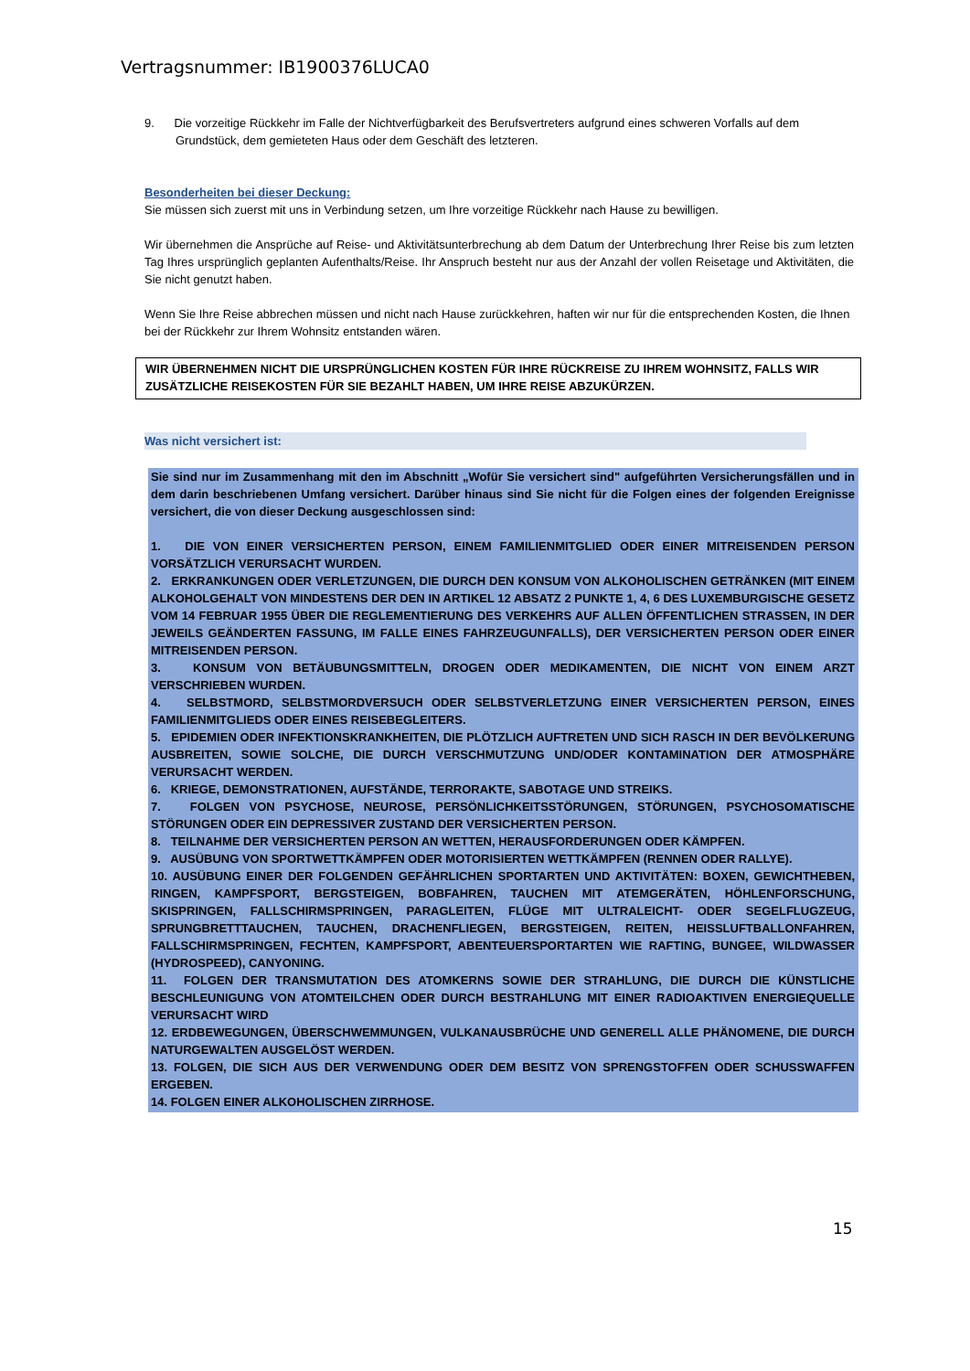Vertragsnummer: IB1900376LUCA0
9. Die vorzeitige Rückkehr im Falle der Nichtverfügbarkeit des Berufsvertreters aufgrund eines schweren Vorfalls auf dem Grundstück, dem gemieteten Haus oder dem Geschäft des letzteren.
Besonderheiten bei dieser Deckung:
Sie müssen sich zuerst mit uns in Verbindung setzen, um Ihre vorzeitige Rückkehr nach Hause zu bewilligen.
Wir übernehmen die Ansprüche auf Reise- und Aktivitätsunterbrechung ab dem Datum der Unterbrechung Ihrer Reise bis zum letzten Tag Ihres ursprünglich geplanten Aufenthalts/Reise. Ihr Anspruch besteht nur aus der Anzahl der vollen Reisetage und Aktivitäten, die Sie nicht genutzt haben.
Wenn Sie Ihre Reise abbrechen müssen und nicht nach Hause zurückkehren, haften wir nur für die entsprechenden Kosten, die Ihnen bei der Rückkehr zur Ihrem Wohnsitz entstanden wären.
WIR ÜBERNEHMEN NICHT DIE URSPRÜNGLICHEN KOSTEN FÜR IHRE RÜCKREISE ZU IHREM WOHNSITZ, FALLS WIR ZUSÄTZLICHE REISEKOSTEN FÜR SIE BEZAHLT HABEN, UM IHRE REISE ABZUKÜRZEN.
Was nicht versichert ist:
Sie sind nur im Zusammenhang mit den im Abschnitt „Wofür Sie versichert sind" aufgeführten Versicherungsfällen und in dem darin beschriebenen Umfang versichert. Darüber hinaus sind Sie nicht für die Folgen eines der folgenden Ereignisse versichert, die von dieser Deckung ausgeschlossen sind:
1. DIE VON EINER VERSICHERTEN PERSON, EINEM FAMILIENMITGLIED ODER EINER MITREISENDEN PERSON VORSÄTZLICH VERURSACHT WURDEN.
2. ERKRANKUNGEN ODER VERLETZUNGEN, DIE DURCH DEN KONSUM VON ALKOHOLISCHEN GETRÄNKEN (MIT EINEM ALKOHOLGEHALT VON MINDESTENS DER DEN IN ARTIKEL 12 ABSATZ 2 PUNKTE 1, 4, 6 DES LUXEMBURGISCHE GESETZ VOM 14 FEBRUAR 1955 ÜBER DIE REGLEMENTIERUNG DES VERKEHRS AUF ALLEN ÖFFENTLICHEN STRASSEN, IN DER JEWEILS GEÄNDERTEN FASSUNG, IM FALLE EINES FAHRZEUGUNFALLS), DER VERSICHERTEN PERSON ODER EINER MITREISENDEN PERSON.
3. KONSUM VON BETÄUBUNGSMITTELN, DROGEN ODER MEDIKAMENTEN, DIE NICHT VON EINEM ARZT VERSCHRIEBEN WURDEN.
4. SELBSTMORD, SELBSTMORDVERSUCH ODER SELBSTVERLETZUNG EINER VERSICHERTEN PERSON, EINES FAMILIENMITGLIEDS ODER EINES REISEBEGLEITERS.
5. EPIDEMIEN ODER INFEKTIONSKRANKHEITEN, DIE PLÖTZLICH AUFTRETEN UND SICH RASCH IN DER BEVÖLKERUNG AUSBREITEN, SOWIE SOLCHE, DIE DURCH VERSCHMUTZUNG UND/ODER KONTAMINATION DER ATMOSPHÄRE VERURSACHT WERDEN.
6. KRIEGE, DEMONSTRATIONEN, AUFSTÄNDE, TERRORAKTE, SABOTAGE UND STREIKS.
7. FOLGEN VON PSYCHOSE, NEUROSE, PERSÖNLICHKEITSSTÖRUNGEN, STÖRUNGEN, PSYCHOSOMATISCHE STÖRUNGEN ODER EIN DEPRESSIVER ZUSTAND DER VERSICHERTEN PERSON.
8. TEILNAHME DER VERSICHERTEN PERSON AN WETTEN, HERAUSFORDERUNGEN ODER KÄMPFEN.
9. AUSÜBUNG VON SPORTWETTKÄMPFEN ODER MOTORISIERTEN WETTKÄMPFEN (RENNEN ODER RALLYE).
10. AUSÜBUNG EINER DER FOLGENDEN GEFÄHRLICHEN SPORTARTEN UND AKTIVITÄTEN: BOXEN, GEWICHTHEBEN, RINGEN, KAMPFSPORT, BERGSTEIGEN, BOBFAHREN, TAUCHEN MIT ATEMGERÄTEN, HÖHLENFORSCHUNG, SKISPRINGEN, FALLSCHIRMSPRINGEN, PARAGLEITEN, FLÜGE MIT ULTRALEICHT- ODER SEGELFLUGZEUG, SPRUNGBRETTTAUCHEN, TAUCHEN, DRACHENFLIEGEN, BERGSTEIGEN, REITEN, HEISSLUFTBALLONFAHREN, FALLSCHIRMSPRINGEN, FECHTEN, KAMPFSPORT, ABENTEUERSPORTARTEN WIE RAFTING, BUNGEE, WILDWASSER (HYDROSPEED), CANYONING.
11. FOLGEN DER TRANSMUTATION DES ATOMKERNS SOWIE DER STRAHLUNG, DIE DURCH DIE KÜNSTLICHE BESCHLEUNIGUNG VON ATOMTEILCHEN ODER DURCH BESTRAHLUNG MIT EINER RADIOAKTIVEN ENERGIEQUELLE VERURSACHT WIRD
12. ERDBEWEGUNGEN, ÜBERSCHWEMMUNGEN, VULKANAUSBRÜCHE UND GENERELL ALLE PHÄNOMENE, DIE DURCH NATURGEWALTEN AUSGELÖST WERDEN.
13. FOLGEN, DIE SICH AUS DER VERWENDUNG ODER DEM BESITZ VON SPRENGSTOFFEN ODER SCHUSSWAFFEN ERGEBEN.
14. FOLGEN EINER ALKOHOLISCHEN ZIRRHOSE.
15